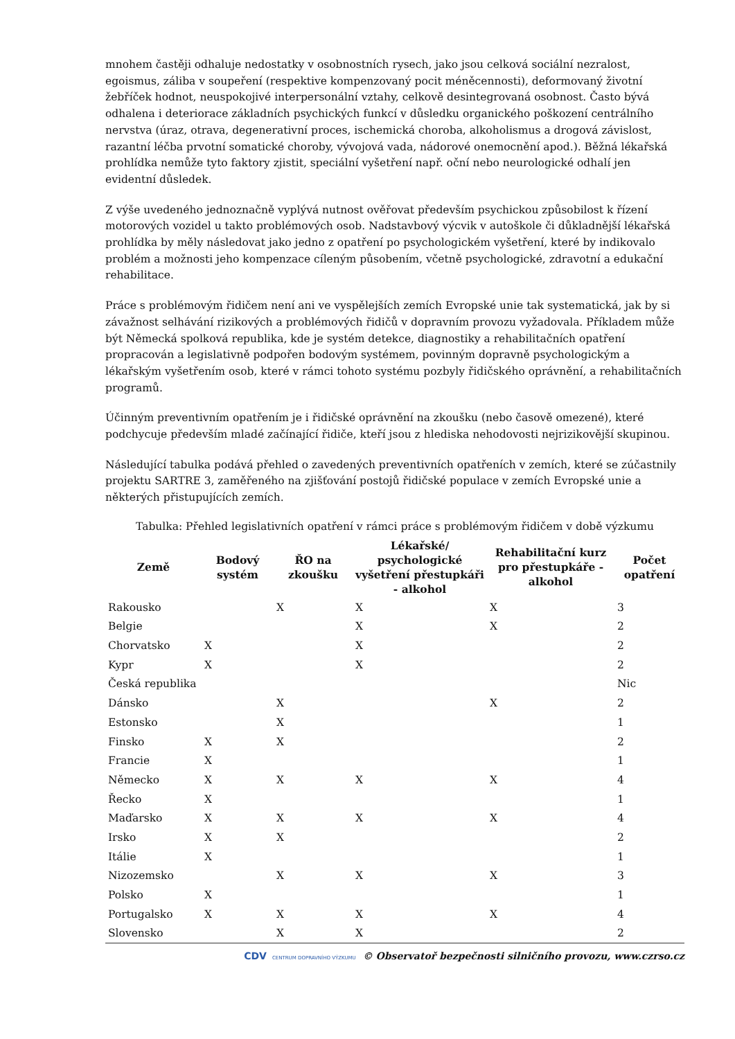mnohem častěji odhaluje nedostatky v osobnostních rysech, jako jsou celková sociální nezralost, egoismus, záliba v soupeření (respektive kompenzovaný pocit méněcennosti), deformovaný životní žebříček hodnot, neuspokojivé interpersonální vztahy, celkově desintegrovaná osobnost. Často bývá odhalena i deteriorace základních psychických funkcí v důsledku organického poškození centrálního nervstva (úraz, otrava, degenerativní proces, ischemická choroba, alkoholismus a drogová závislost, razantní léčba prvotní somatické choroby, vývojová vada, nádorové onemocnění apod.). Běžná lékařská prohlídka nemůže tyto faktory zjistit, speciální vyšetření např. oční nebo neurologické odhalí jen evidentní důsledek.
Z výše uvedeného jednoznačně vyplývá nutnost ověřovat především psychickou způsobilost k řízení motorových vozidel u takto problémových osob. Nadstavbový výcvik v autoškole či důkladnější lékařská prohlídka by měly následovat jako jedno z opatření po psychologickém vyšetření, které by indikovalo problém a možnosti jeho kompenzace cíleným působením, včetně psychologické, zdravotní a edukační rehabilitace.
Práce s problémovým řidičem není ani ve vyspělejších zemích Evropské unie tak systematická, jak by si závažnost selhávání rizikových a problémových řidičů v dopravním provozu vyžadovala. Příkladem může být Německá spolková republika, kde je systém detekce, diagnostiky a rehabilitačních opatření propracován a legislativně podpořen bodovým systémem, povinným dopravně psychologickým a lékařským vyšetřením osob, které v rámci tohoto systému pozbyly řidičského oprávnění, a rehabilitačních programů.
Účinným preventivním opatřením je i řidičské oprávnění na zkoušku (nebo časově omezené), které podchycuje především mladé začínající řidiče, kteří jsou z hlediska nehodovosti nejrizikovější skupinou.
Následující tabulka podává přehled o zavedených preventivních opatřeních v zemích, které se zúčastnily projektu SARTRE 3, zaměřeného na zjišťování postojů řidičské populace v zemích Evropské unie a některých přistupujících zemích.
Tabulka: Přehled legislativních opatření v rámci práce s problémovým řidičem v době výzkumu
| Země | Bodový systém | ŘO na zkoušku | Lékařské/ psychologické vyšetření přestupkáři - alkohol | Rehabilitační kurz pro přestupkáře - alkohol | Počet opatření |
| --- | --- | --- | --- | --- | --- |
| Rakousko | | X | X | X | 3 |
| Belgie | | | X | X | 2 |
| Chorvatsko | X | | X | | 2 |
| Kypr | X | | X | | 2 |
| Česká republika | | | | | Nic |
| Dánsko | | X | | X | 2 |
| Estonsko | | X | | | 1 |
| Finsko | X | X | | | 2 |
| Francie | X | | | | 1 |
| Německo | X | X | X | X | 4 |
| Řecko | X | | | | 1 |
| Maďarsko | X | X | X | X | 4 |
| Irsko | X | X | | | 2 |
| Itálie | X | | | | 1 |
| Nizozemsko | | X | X | X | 3 |
| Polsko | X | | | | 1 |
| Portugalsko | X | X | X | X | 4 |
| Slovensko | | X | X | | 2 |
CDV CENTRUM DOPRAVNÍHO VÝZKUMU © Observatoř bezpečnosti silničního provozu, www.czrso.cz